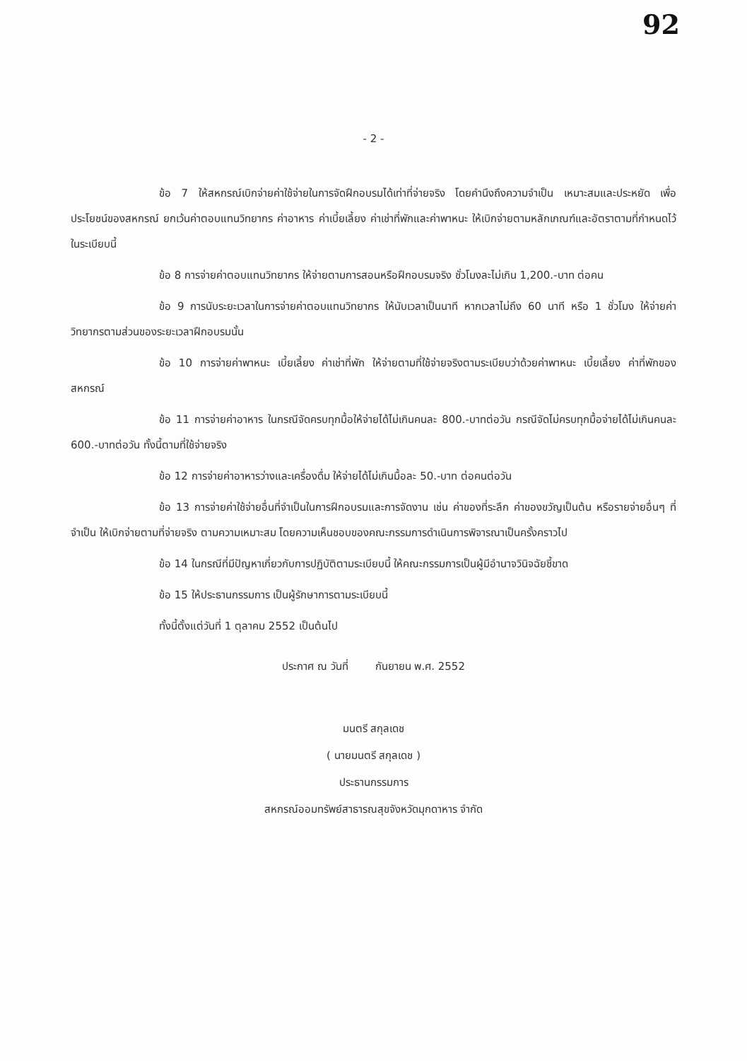92
- 2 -
ข้อ 7 ให้สหกรณ์เบิกจ่ายค่าใช้จ่ายในการจัดฝึกอบรมได้เท่าที่จ่ายจริง โดยคำนึงถึงความจำเป็น เหมาะสมและประหยัด เพื่อประโยชน์ของสหกรณ์ ยกเว้นค่าตอบแทนวิทยากร ค่าอาหาร ค่าเบี้ยเลี้ยง ค่าเช่าที่พักและค่าพาหนะ ให้เบิกจ่ายตามหลักเกณฑ์และอัตราตามที่กำหนดไว้ในระเบียบนี้
ข้อ 8 การจ่ายค่าตอบแทนวิทยากร ให้จ่ายตามการสอนหรือฝึกอบรมจริง ชั่วโมงละไม่เกิน 1,200.-บาท ต่อคน
ข้อ 9 การนับระยะเวลาในการจ่ายค่าตอบแทนวิทยากร ให้นับเวลาเป็นนาที หากเวลาไม่ถึง 60 นาที หรือ 1 ชั่วโมง ให้จ่ายค่าวิทยากรตามส่วนของระยะเวลาฝึกอบรมนั้น
ข้อ 10 การจ่ายค่าพาหนะ เบี้ยเลี้ยง ค่าเช่าที่พัก ให้จ่ายตามที่ใช้จ่ายจริงตามระเบียบว่าด้วยค่าพาหนะ เบี้ยเลี้ยง ค่าที่พักของสหกรณ์
ข้อ 11 การจ่ายค่าอาหาร ในกรณีจัดครบทุกมื้อให้จ่ายได้ไม่เกินคนละ 800.-บาทต่อวัน กรณีจัดไม่ครบทุกมื้อจ่ายได้ไม่เกินคนละ 600.-บาทต่อวัน ทั้งนี้ตามที่ใช้จ่ายจริง
ข้อ 12 การจ่ายค่าอาหารว่างและเครื่องดื่ม ให้จ่ายได้ไม่เกินมื้อละ 50.-บาท ต่อคนต่อวัน
ข้อ 13 การจ่ายค่าใช้จ่ายอื่นที่จำเป็นในการฝึกอบรมและการจัดงาน เช่น ค่าของที่ระลึก ค่าของขวัญเป็นต้น หรือรายจ่ายอื่นๆ ที่จำเป็น ให้เบิกจ่ายตามที่จ่ายจริง ตามความเหมาะสม โดยความเห็นชอบของคณะกรรมการดำเนินการพิจารณาเป็นครั้งคราวไป
ข้อ 14 ในกรณีที่มีปัญหาเกี่ยวกับการปฏิบัติตามระเบียบนี้ ให้คณะกรรมการเป็นผู้มีอำนาจวินิจฉัยชี้ขาด
ข้อ 15 ให้ประธานกรรมการ เป็นผู้รักษาการตามระเบียบนี้
ทั้งนี้ตั้งแต่วันที่ 1 ตุลาคม 2552 เป็นต้นไป
ประกาศ ณ วันที่ กันยายน พ.ศ. 2552
มนตรี สกุลเดช
( นายมนตรี สกุลเดช )
ประธานกรรมการ
สหกรณ์ออมทรัพย์สาธารณสุขจังหวัดมุกดาหาร จำกัด